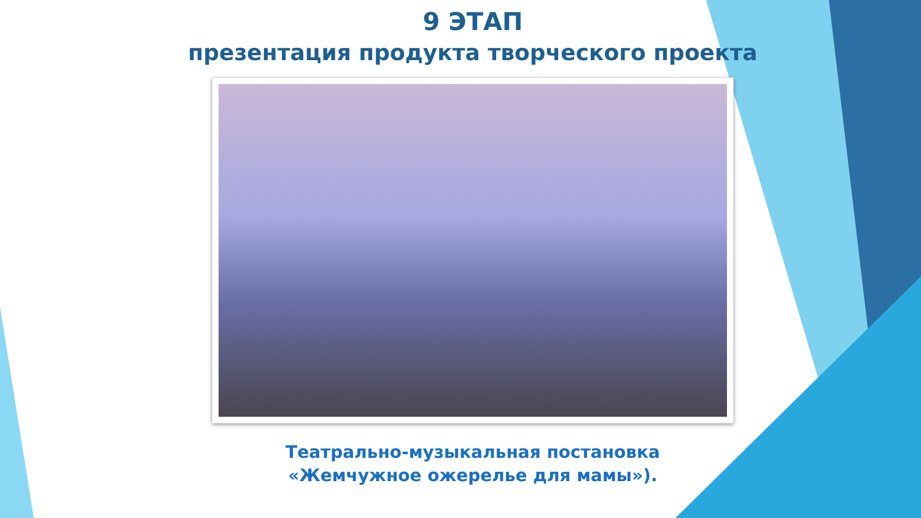9 ЭТАП
презентация продукта творческого проекта
Театрально-музыкальная постановка
«Жемчужное ожерелье для мамы»).